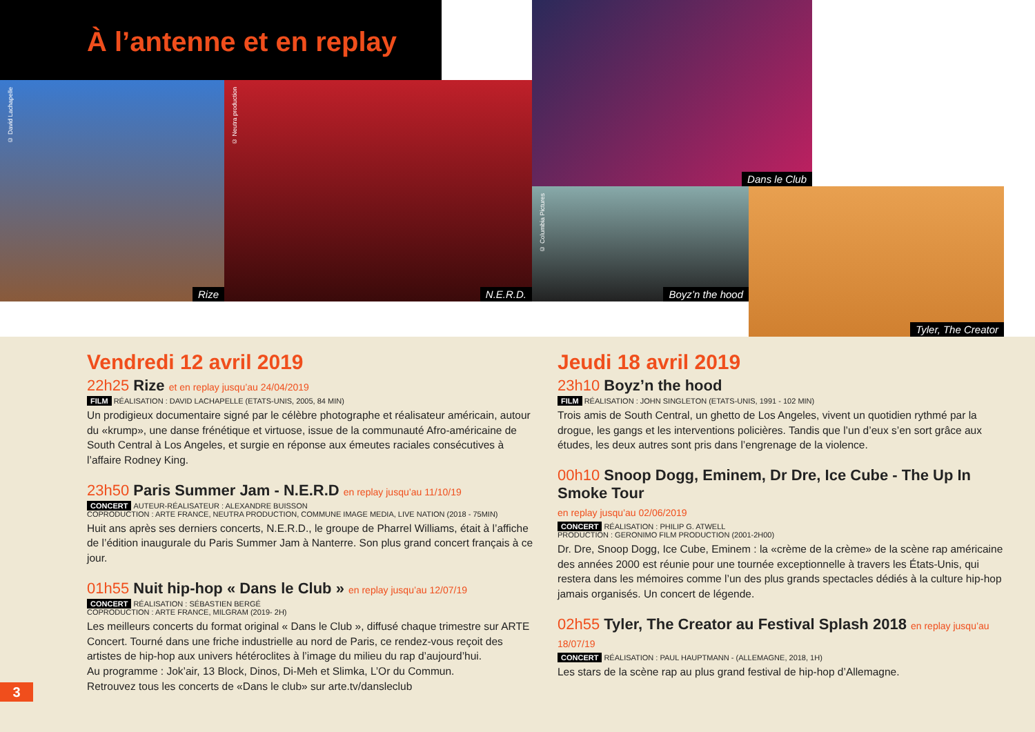À l’antenne et en replay
© David Lachapelle
Rize
© Neutra production
N.E.R.D.
Dans le Club
© Columbia Pictures
Boyz’n the hood
Tyler, The Creator
Vendredi 12 avril 2019
22h25 Rize et en replay jusqu’au 24/04/2019
FILM RÉALISATION : DAVID LACHAPELLE (ETATS-UNIS, 2005, 84 MIN)
Un prodigieux documentaire signé par le célèbre photographe et réalisateur américain, autour du «krump», une danse frénétique et virtuose, issue de la communauté Afro-américaine de South Central à Los Angeles, et surgie en réponse aux émeutes raciales consécutives à l’affaire Rodney King.
23h50 Paris Summer Jam - N.E.R.D en replay jusqu’au 11/10/19
CONCERT AUTEUR-RÉALISATEUR : ALEXANDRE BUISSON
COPRODUCTION : ARTE FRANCE, NEUTRA PRODUCTION, COMMUNE IMAGE MEDIA, LIVE NATION (2018 - 75MIN)
Huit ans après ses derniers concerts, N.E.R.D., le groupe de Pharrel Williams, était à l’affiche de l’édition inaugurale du Paris Summer Jam à Nanterre. Son plus grand concert français à ce jour.
01h55 Nuit hip-hop « Dans le Club » en replay jusqu’au 12/07/19
CONCERT RÉALISATION : SÉBASTIEN BERGÉ
COPRODUCTION : ARTE FRANCE, MILGRAM (2019- 2H)
Les meilleurs concerts du format original « Dans le Club », diffusé chaque trimestre sur ARTE Concert. Tourné dans une friche industrielle au nord de Paris, ce rendez-vous reçoit des artistes de hip-hop aux univers hétéroclites à l’image du milieu du rap d’aujourd’hui.
Au programme : Jok’air, 13 Block, Dinos, Di-Meh et Slimka, L’Or du Commun.
Retrouvez tous les concerts de «Dans le club» sur arte.tv/dansleclub
Jeudi 18 avril 2019
23h10 Boyz’n the hood
FILM RÉALISATION : JOHN SINGLETON (ETATS-UNIS, 1991 - 102 MIN)
Trois amis de South Central, un ghetto de Los Angeles, vivent un quotidien rythmé par la drogue, les gangs et les interventions policières. Tandis que l’un d’eux s’en sort grâce aux études, les deux autres sont pris dans l’engrenage de la violence.
00h10 Snoop Dogg, Eminem, Dr Dre, Ice Cube - The Up In Smoke Tour
en replay jusqu’au 02/06/2019
CONCERT RÉALISATION : PHILIP G. ATWELL
PRODUCTION : GERONIMO FILM PRODUCTION (2001-2H00)
Dr. Dre, Snoop Dogg, Ice Cube, Eminem : la «crème de la crème» de la scène rap américaine des années 2000 est réunie pour une tournée exceptionnelle à travers les États-Unis, qui restera dans les mémoires comme l’un des plus grands spectacles dédiés à la culture hip-hop jamais organisés. Un concert de légende.
02h55 Tyler, The Creator au Festival Splash 2018 en replay jusqu’au 18/07/19
CONCERT RÉALISATION : PAUL HAUPTMANN - (ALLEMAGNE, 2018, 1H)
Les stars de la scène rap au plus grand festival de hip-hop d’Allemagne.
3